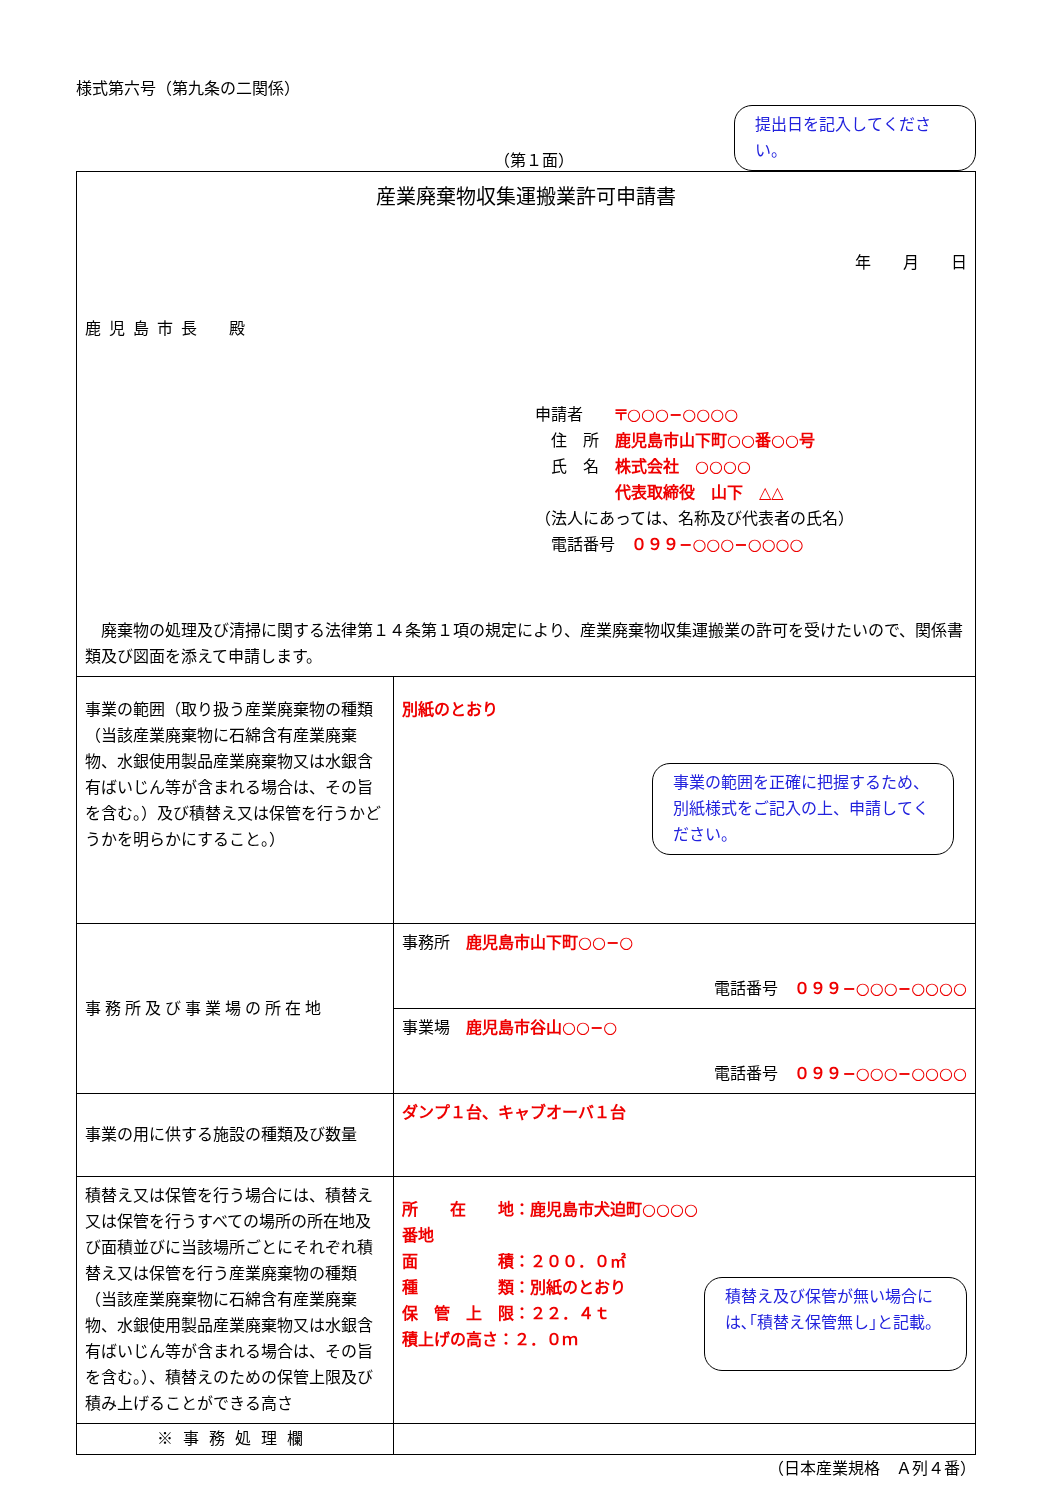様式第六号（第九条の二関係）
（第１面）
提出日を記入してください。
| 産業廃棄物収集運搬業許可申請書 年 月 日 鹿児島市長 殿 申請者 〒○○○−○○○○ 住 所 鹿児島市山下町○○番○○号 氏 名 株式会社 ○○○○ 代表取締役 山下 △△ （法人にあっては、名称及び代表者の氏名） 電話番号 ０９９−○○○−○○○○ 廃棄物の処理及び清掃に関する法律第１４条第１項の規定により、産業廃棄物収集運搬業の許可を受けたいので、関係書類及び図面を添えて申請します。 | |
| 事業の範囲（取り扱う産業廃棄物の種類（当該産業廃棄物に石綿含有産業廃棄物、水銀使用製品産業廃棄物又は水銀含有ばいじん等が含まれる場合は、その旨を含む。）及び積替え又は保管を行うかどうかを明らかにすること。） | 別紙のとおり 事業の範囲を正確に把握するため、別紙様式をご記入の上、申請してください。 |
| 事務所及び事業場の所在地 | 事務所 鹿児島市山下町○○−○ 電話番号 ０９９−○○○−○○○○ |
| | 事業場 鹿児島市谷山○○−○ 電話番号 ０９９−○○○−○○○○ |
| 事業の用に供する施設の種類及び数量 | ダンプ１台、キャブオーバ１台 |
| 積替え又は保管を行う場合には、積替え又は保管を行うすべての場所の所在地及び面積並びに当該場所ごとにそれぞれ積替え又は保管を行う産業廃棄物の種類（当該産業廃棄物に石綿含有産業廃棄物、水銀使用製品産業廃棄物又は水銀含有ばいじん等が含まれる場合は、その旨を含む。）、積替えのための保管上限及び積み上げることができる高さ | 所 在 地：鹿児島市犬迫町○○○○番地 面 積：２００．０㎡ 種 類：別紙のとおり 保 管 上 限：２２．４ｔ 積上げの高さ：２．０ｍ 積替え及び保管が無い場合には､｢積替え保管無し｣と記載。 |
| ※事務処理欄 | |
（日本産業規格　Ａ列４番）